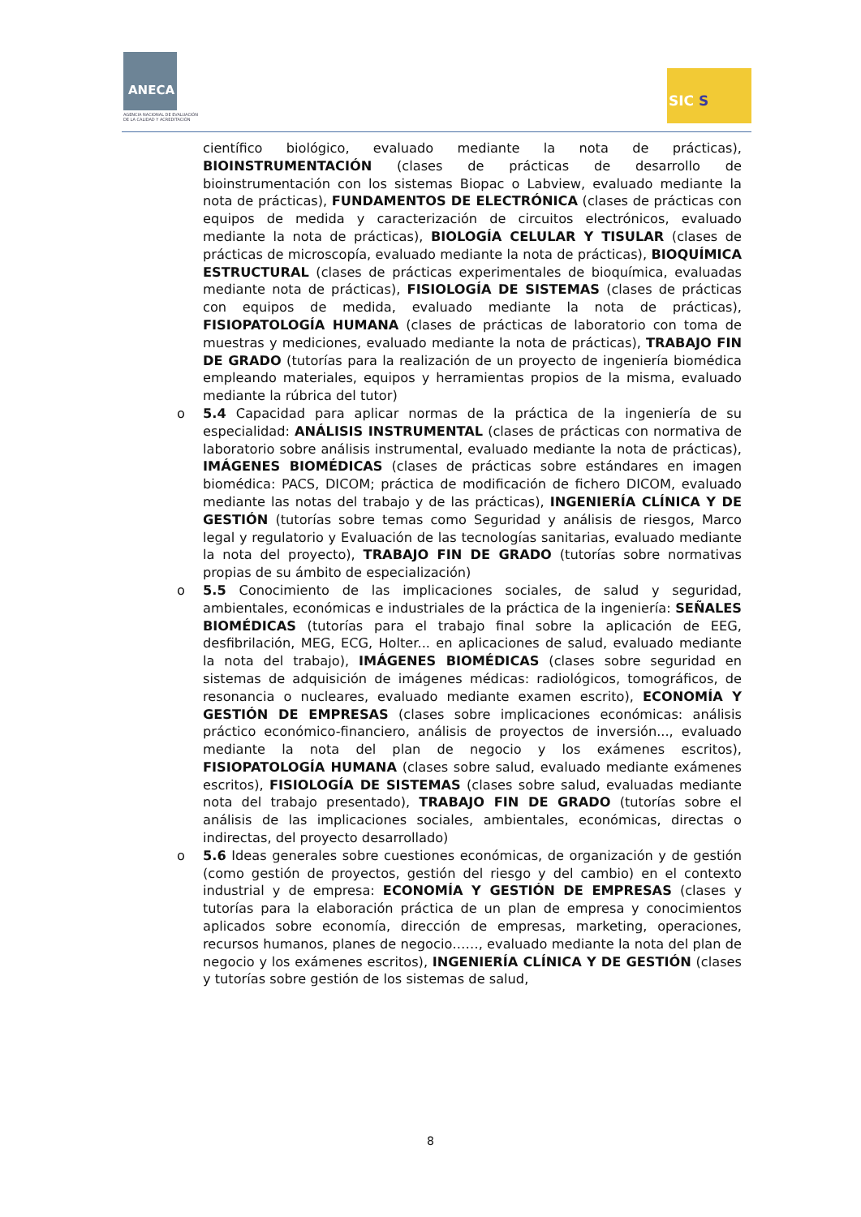ANECA
AGENCIA NACIONAL DE EVALUACIÓN
DE LA CALIDAD Y ACREDITACIÓN
SIC S
científico biológico, evaluado mediante la nota de prácticas), BIOINSTRUMENTACIÓN (clases de prácticas de desarrollo de bioinstrumentación con los sistemas Biopac o Labview, evaluado mediante la nota de prácticas), FUNDAMENTOS DE ELECTRÓNICA (clases de prácticas con equipos de medida y caracterización de circuitos electrónicos, evaluado mediante la nota de prácticas), BIOLOGÍA CELULAR Y TISULAR (clases de prácticas de microscopía, evaluado mediante la nota de prácticas), BIOQUÍMICA ESTRUCTURAL (clases de prácticas experimentales de bioquímica, evaluadas mediante nota de prácticas), FISIOLOGÍA DE SISTEMAS (clases de prácticas con equipos de medida, evaluado mediante la nota de prácticas), FISIOPATOLOGÍA HUMANA (clases de prácticas de laboratorio con toma de muestras y mediciones, evaluado mediante la nota de prácticas), TRABAJO FIN DE GRADO (tutorías para la realización de un proyecto de ingeniería biomédica empleando materiales, equipos y herramientas propios de la misma, evaluado mediante la rúbrica del tutor)
o
5.4 Capacidad para aplicar normas de la práctica de la ingeniería de su especialidad: ANÁLISIS INSTRUMENTAL (clases de prácticas con normativa de laboratorio sobre análisis instrumental, evaluado mediante la nota de prácticas), IMÁGENES BIOMÉDICAS (clases de prácticas sobre estándares en imagen biomédica: PACS, DICOM; práctica de modificación de fichero DICOM, evaluado mediante las notas del trabajo y de las prácticas), INGENIERÍA CLÍNICA Y DE GESTIÓN (tutorías sobre temas como Seguridad y análisis de riesgos, Marco legal y regulatorio y Evaluación de las tecnologías sanitarias, evaluado mediante la nota del proyecto), TRABAJO FIN DE GRADO (tutorías sobre normativas propias de su ámbito de especialización)
o
5.5 Conocimiento de las implicaciones sociales, de salud y seguridad, ambientales, económicas e industriales de la práctica de la ingeniería: SEÑALES BIOMÉDICAS (tutorías para el trabajo final sobre la aplicación de EEG, desfibrilación, MEG, ECG, Holter... en aplicaciones de salud, evaluado mediante la nota del trabajo), IMÁGENES BIOMÉDICAS (clases sobre seguridad en sistemas de adquisición de imágenes médicas: radiológicos, tomográficos, de resonancia o nucleares, evaluado mediante examen escrito), ECONOMÍA Y GESTIÓN DE EMPRESAS (clases sobre implicaciones económicas: análisis práctico económico-financiero, análisis de proyectos de inversión..., evaluado mediante la nota del plan de negocio y los exámenes escritos), FISIOPATOLOGÍA HUMANA (clases sobre salud, evaluado mediante exámenes escritos), FISIOLOGÍA DE SISTEMAS (clases sobre salud, evaluadas mediante nota del trabajo presentado), TRABAJO FIN DE GRADO (tutorías sobre el análisis de las implicaciones sociales, ambientales, económicas, directas o indirectas, del proyecto desarrollado)
o
5.6 Ideas generales sobre cuestiones económicas, de organización y de gestión (como gestión de proyectos, gestión del riesgo y del cambio) en el contexto industrial y de empresa: ECONOMÍA Y GESTIÓN DE EMPRESAS (clases y tutorías para la elaboración práctica de un plan de empresa y conocimientos aplicados sobre economía, dirección de empresas, marketing, operaciones, recursos humanos, planes de negocio……, evaluado mediante la nota del plan de negocio y los exámenes escritos), INGENIERÍA CLÍNICA Y DE GESTIÓN (clases y tutorías sobre gestión de los sistemas de salud,
8